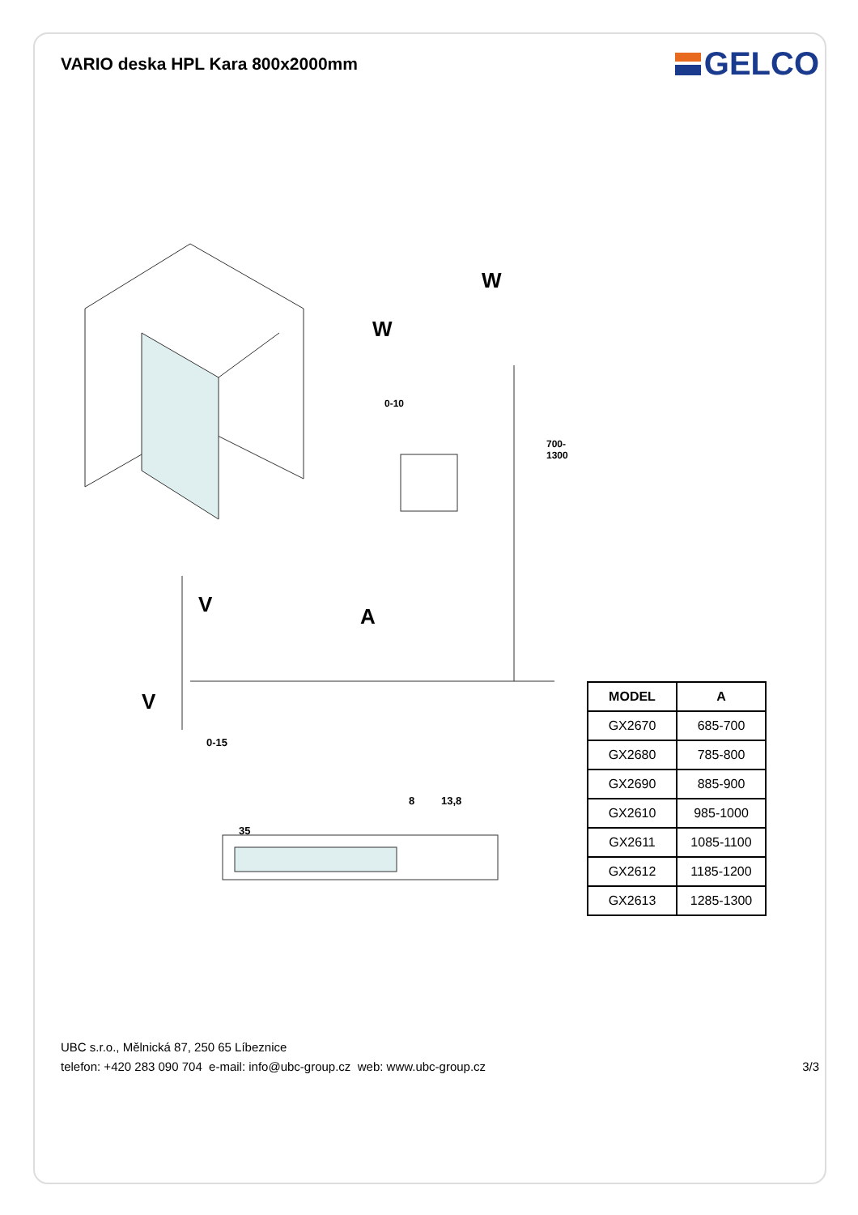VARIO deska HPL Kara 800x2000mm
GELCO
W
W
V A
V
0-10
700-1300
0-15
8 13,8
35
| MODEL | A |
| --- | --- |
| GX2670 | 685-700 |
| GX2680 | 785-800 |
| GX2690 | 885-900 |
| GX2610 | 985-1000 |
| GX2611 | 1085-1100 |
| GX2612 | 1185-1200 |
| GX2613 | 1285-1300 |
UBC s.r.o., Mělnická 87, 250 65 Líbeznice
telefon: +420 283 090 704 e-mail: info@ubc-group.cz web: www.ubc-group.cz
3/3